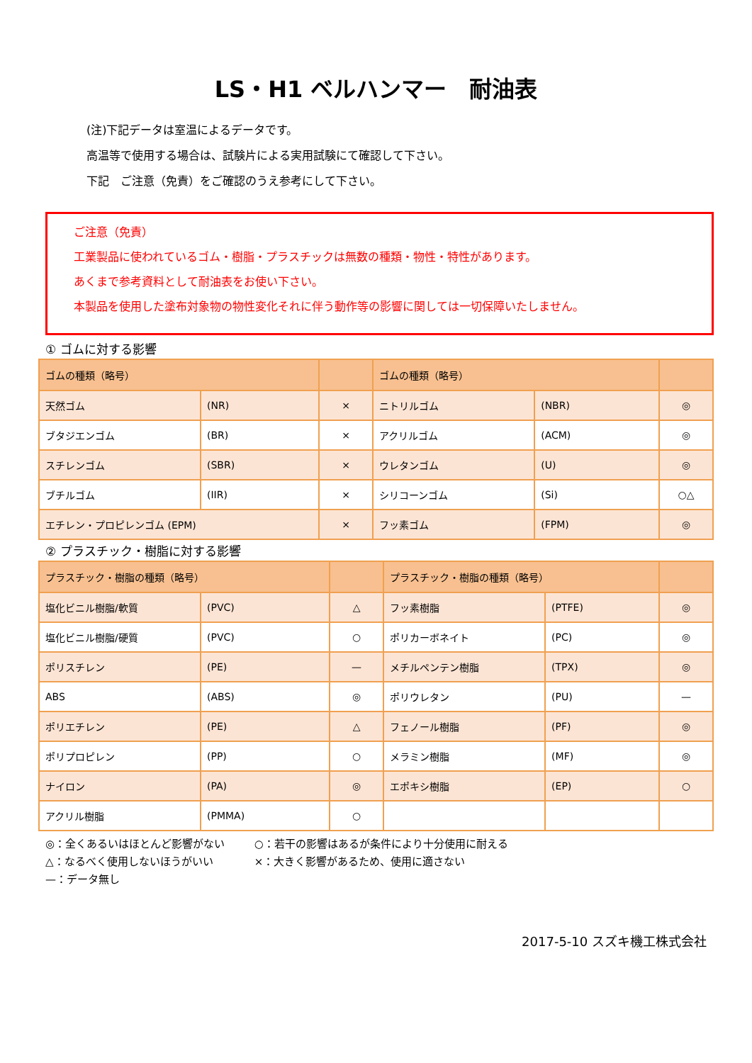LS・H1 ベルハンマー　耐油表
(注)下記データは室温によるデータです。
高温等で使用する場合は、試験片による実用試験にて確認して下さい。
下記　ご注意（免責）をご確認のうえ参考にして下さい。
ご注意（免責）
工業製品に使われているゴム・樹脂・プラスチックは無数の種類・物性・特性があります。
あくまで参考資料として耐油表をお使い下さい。
本製品を使用した塗布対象物の物性変化それに伴う動作等の影響に関しては一切保障いたしません。
① ゴムに対する影響
| ゴムの種類（略号） | | | ゴムの種類（略号） | | |
| --- | --- | --- | --- | --- | --- |
| 天然ゴム | (NR) | × | ニトリルゴム | (NBR) | ◎ |
| ブタジエンゴム | (BR) | × | アクリルゴム | (ACM) | ◎ |
| スチレンゴム | (SBR) | × | ウレタンゴム | (U) | ◎ |
| ブチルゴム | (IIR) | × | シリコーンゴム | (Si) | ○△ |
| エチレン・プロピレンゴム (EPM) | | × | フッ素ゴム | (FPM) | ◎ |
② プラスチック・樹脂に対する影響
| プラスチック・樹脂の種類（略号） | | | プラスチック・樹脂の種類（略号） | | |
| --- | --- | --- | --- | --- | --- |
| 塩化ビニル樹脂/軟質 | (PVC) | △ | フッ素樹脂 | (PTFE) | ◎ |
| 塩化ビニル樹脂/硬質 | (PVC) | ○ | ポリカーボネイト | (PC) | ◎ |
| ポリスチレン | (PE) | — | メチルペンテン樹脂 | (TPX) | ◎ |
| ABS | (ABS) | ◎ | ポリウレタン | (PU) | — |
| ポリエチレン | (PE) | △ | フェノール樹脂 | (PF) | ◎ |
| ポリプロピレン | (PP) | ○ | メラミン樹脂 | (MF) | ◎ |
| ナイロン | (PA) | ◎ | エポキシ樹脂 | (EP) | ○ |
| アクリル樹脂 | (PMMA) | ○ | | | |
◎：全くあるいはほとんど影響がない ○：若干の影響はあるが条件により十分使用に耐える
△：なるべく使用しないほうがいい ×：大きく影響があるため、使用に適さない
—：データ無し
2017-5-10 スズキ機工株式会社